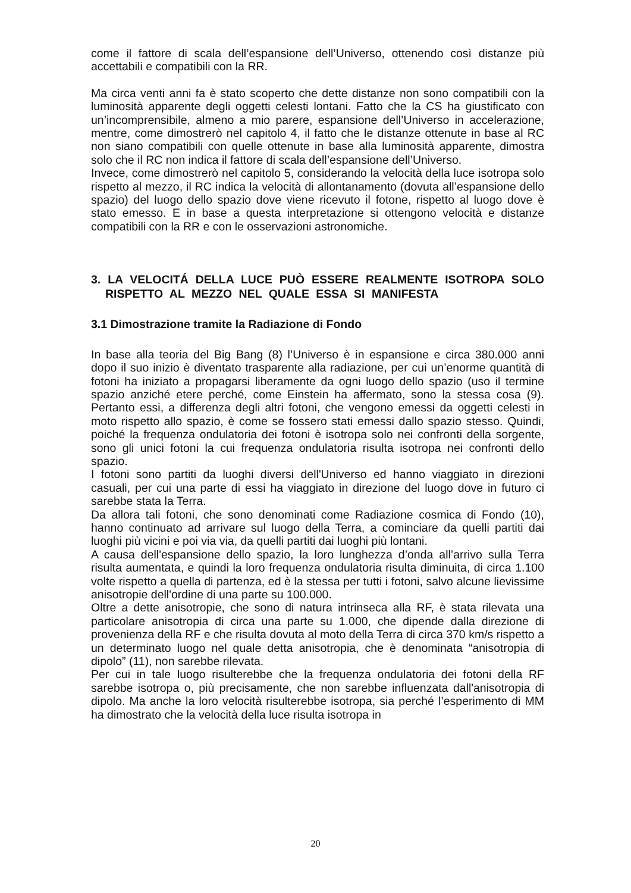come il fattore di scala dell’espansione dell’Universo, ottenendo così distanze più accettabili e compatibili con la RR.
Ma circa venti anni fa è stato scoperto che dette distanze non sono compatibili con la luminosità apparente degli oggetti celesti lontani. Fatto che la CS ha giu­stificato con un’incomprensibile, almeno a mio parere, espansione dell’Universo in accelerazione, mentre, come dimostrerò nel capitolo 4, il fatto che le distanze ottenute in base al RC non siano compatibili con quelle ottenute in base alla luminosità apparente, dimostra solo che il RC non indica il fattore di scala dell’espansione dell’Universo.
Invece, come dimostrerò nel capitolo 5, considerando la velocità della luce iso­tropa solo rispetto al mezzo, il RC indica la velocità di allontanamento (dovuta all’espansione dello spazio) del luogo dello spazio dove viene ricevuto il fotone, rispetto al luogo dove è stato emesso. E in base a questa interpretazione si ot­tengono velocità e distanze compatibili con la RR e con le osservazioni astro­nomiche.
3. LA VELOCITÁ DELLA LUCE PUÒ ESSERE REALMENTE ISOTROPA SOLO RISPETTO AL MEZZO NEL QUALE ESSA SI MANIFESTA
3.1 Dimostrazione tramite la Radiazione di Fondo
In base alla teoria del Big Bang (8) l’Universo è in espansione e circa 380.000 anni dopo il suo inizio è diventato trasparente alla radiazione, per cui un’enorme quantità di fotoni ha iniziato a propagarsi liberamente da ogni luogo dello spazio (uso il termine spazio anziché etere perché, come Einstein ha affermato, sono la stessa cosa (9). Pertanto essi, a differenza degli altri fotoni, che vengono emessi da oggetti celesti in moto rispetto allo spazio, è come se fossero stati emessi dallo spazio stesso. Quindi, poiché la frequenza ondulatoria dei fotoni è isotropa solo nei confronti della sorgente, sono gli unici fotoni la cui frequenza ondulatoria risulta isotropa nei confronti dello spazio.
I fotoni sono partiti da luoghi diversi dell'Universo ed hanno viaggiato in direzioni casuali, per cui una parte di essi ha viaggiato in direzione del luogo dove in fu­turo ci sarebbe stata la Terra.
Da allora tali fotoni, che sono denominati come Radiazione cosmica di Fondo (10), hanno continuato ad arrivare sul luogo della Terra, a cominciare da quelli partiti dai luoghi più vicini e poi via via, da quelli partiti dai luoghi più lontani.
A causa dell'espansione dello spazio, la loro lunghezza d’onda all’arrivo sulla Terra risulta aumentata, e quindi la loro frequenza ondulatoria risulta diminuita, di circa 1.100 volte rispetto a quella di partenza, ed è la stessa per tutti i fotoni, salvo alcune lievissime anisotropie dell'ordine di una parte su 100.000.
Oltre a dette anisotropie, che sono di natura intrinseca alla RF, è stata rilevata una particolare anisotropia di circa una parte su 1.000, che dipende dalla dire­zione di provenienza della RF e che risulta dovuta al moto della Terra di circa 370 km/s rispetto a un determinato luogo nel quale detta anisotropia, che è de­nominata “anisotropia di dipolo” (11), non sarebbe rilevata.
Per cui in tale luogo risulterebbe che la frequenza ondulatoria dei fotoni della RF sarebbe isotropa o, più precisamente, che non sarebbe influenzata dall'ani­sotropia di dipolo. Ma anche la loro velocità risulterebbe isotropa, sia perché l’esperimento di MM ha dimostrato che la velocità della luce risulta isotropa in
20